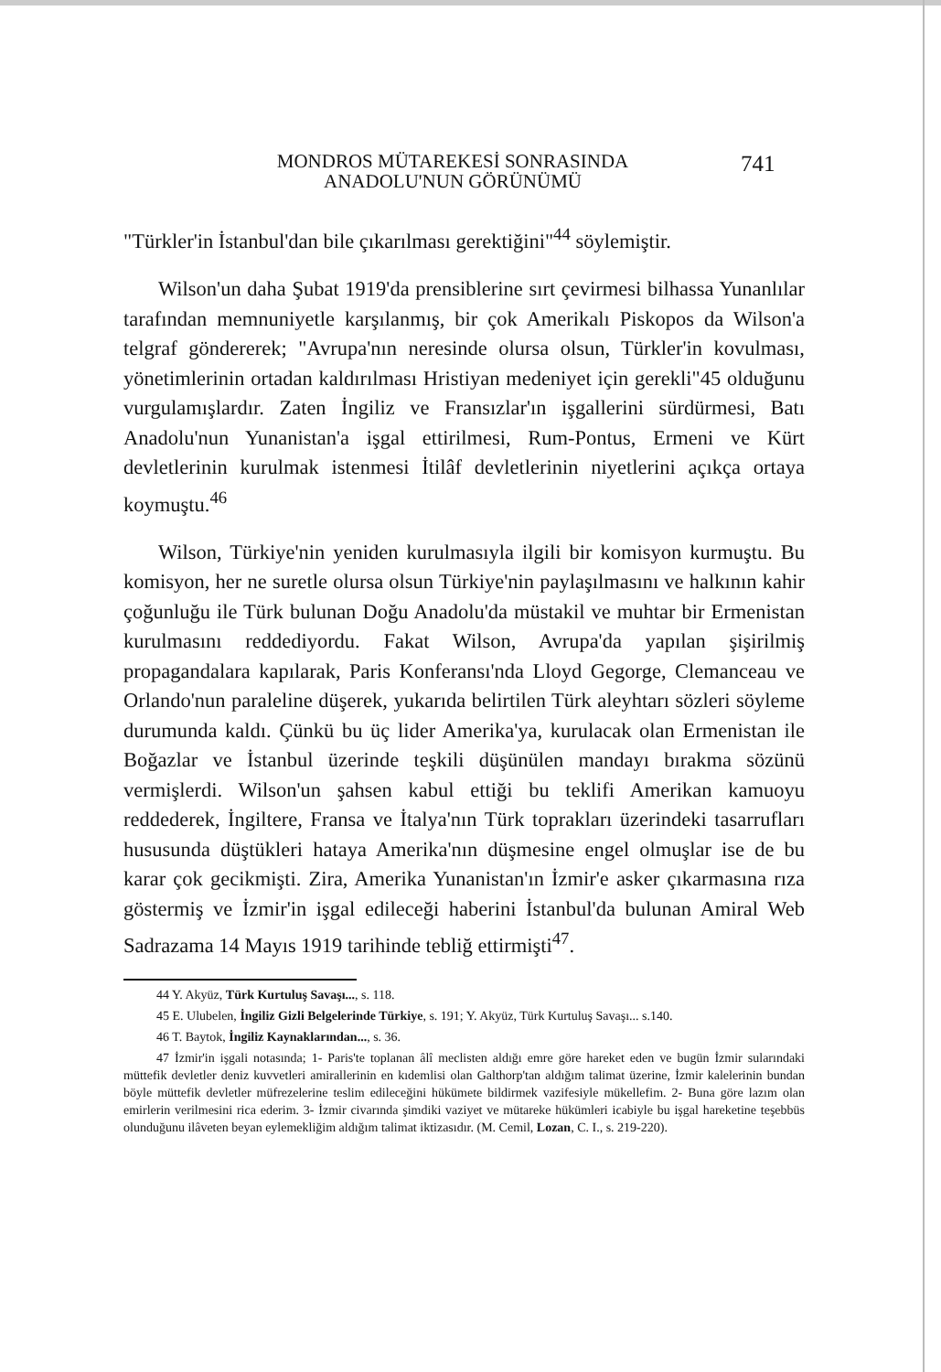MONDROS MÜTAREKESİ SONRASINDA ANADOLU'NUN GÖRÜNÜMÜ 741
"Türkler'in İstanbul'dan bile çıkarılması gerektiğini"<sup>44</sup> söylemiştir.
Wilson'un daha Şubat 1919'da prensiblerine sırt çevirmesi bilhassa Yunanlılar tarafından memnuniyetle karşılanmış, bir çok Amerikalı Piskopos da Wilson'a telgraf göndererek; "Avrupa'nın neresinde olursa olsun, Türkler'in kovulması, yönetimlerinin ortadan kaldırılması Hristiyan medeniyet için gerekli"45 olduğunu vurgulamışlardır. Zaten İngiliz ve Fransızlar'ın işgallerini sürdürmesi, Batı Anadolu'nun Yunanistan'a işgal ettirilmesi, Rum-Pontus, Ermeni ve Kürt devletlerinin kurulmak istenmesi İtilâf devletlerinin niyetlerini açıkça ortaya koymuştu.<sup>46</sup>
Wilson, Türkiye'nin yeniden kurulmasıyla ilgili bir komisyon kurmuştu. Bu komisyon, her ne suretle olursa olsun Türkiye'nin paylaşılmasını ve halkının kahir çoğunluğu ile Türk bulunan Doğu Anadolu'da müstakil ve muhtar bir Ermenistan kurulmasını reddediyordu. Fakat Wilson, Avrupa'da yapılan şişirilmiş propagandalara kapılarak, Paris Konferansı'nda Lloyd Gegorge, Clemanceau ve Orlando'nun paraleline düşerek, yukarıda belirtilen Türk aleyhtarı sözleri söyleme durumunda kaldı. Çünkü bu üç lider Amerika'ya, kurulacak olan Ermenistan ile Boğazlar ve İstanbul üzerinde teşkili düşünülen mandayı bırakma sözünü vermişlerdi. Wilson'un şahsen kabul ettiği bu teklifi Amerikan kamuoyu reddederek, İngiltere, Fransa ve İtalya'nın Türk toprakları üzerindeki tasarrufları hususunda düştükleri hataya Amerika'nın düşmesine engel olmuşlar ise de bu karar çok gecikmişti. Zira, Amerika Yunanistan'ın İzmir'e asker çıkarmasına rıza göstermiş ve İzmir'in işgal edileceği haberini İstanbul'da bulunan Amiral Web Sadrazama 14 Mayıs 1919 tarihinde tebliğ ettirmişti<sup>47</sup>.
44 Y. Akyüz, Türk Kurtuluş Savaşı..., s. 118.
45 E. Ulubelen, İngiliz Gizli Belgelerinde Türkiye, s. 191; Y. Akyüz, Türk Kurtuluş Savaşı... s.140.
46 T. Baytok, İngiliz Kaynaklarından..., s. 36.
47 İzmir'in işgali notasında; 1- Paris'te toplanan âlî meclisten aldığı emre göre hareket eden ve bugün İzmir sularındaki müttefik devletler deniz kuvvetleri amirallerinin en kıdemlisi olan Galthorp'tan aldığım talimat üzerine, İzmir kalelerinin bundan böyle müttefik devletler müfrezelerine teslim edileceğini hükümete bildirmek vazifesiyle mükellefim. 2- Buna göre lazım olan emirlerin verilmesini rica ederim. 3- İzmir civarında şimdiki vaziyet ve mütareke hükümleri icabiyle bu işgal hareketine teşebbüs olunduğunu ilâveten beyan eylemekliğim aldığım talimat iktizasıdır. (M. Cemil, Lozan, C. I., s. 219-220).